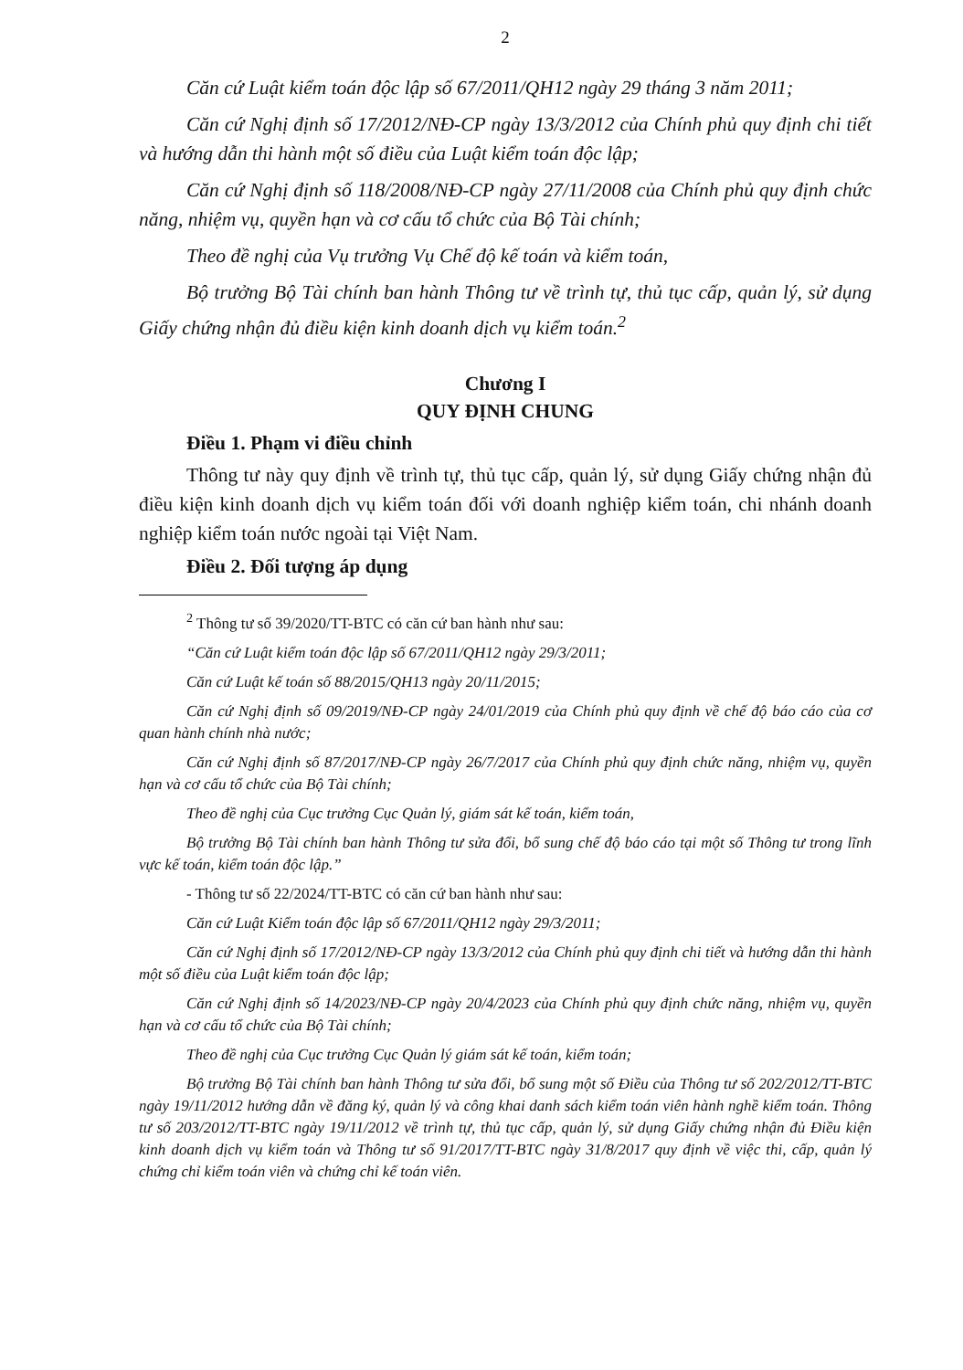2
Căn cứ Luật kiểm toán độc lập số 67/2011/QH12 ngày 29 tháng 3 năm 2011;
Căn cứ Nghị định số 17/2012/NĐ-CP ngày 13/3/2012 của Chính phủ quy định chi tiết và hướng dẫn thi hành một số điều của Luật kiểm toán độc lập;
Căn cứ Nghị định số 118/2008/NĐ-CP ngày 27/11/2008 của Chính phủ quy định chức năng, nhiệm vụ, quyền hạn và cơ cấu tổ chức của Bộ Tài chính;
Theo đề nghị của Vụ trưởng Vụ Chế độ kế toán và kiểm toán,
Bộ trưởng Bộ Tài chính ban hành Thông tư về trình tự, thủ tục cấp, quản lý, sử dụng Giấy chứng nhận đủ điều kiện kinh doanh dịch vụ kiểm toán.<sup>2</sup>
Chương I
QUY ĐỊNH CHUNG
Điều 1. Phạm vi điều chỉnh
Thông tư này quy định về trình tự, thủ tục cấp, quản lý, sử dụng Giấy chứng nhận đủ điều kiện kinh doanh dịch vụ kiểm toán đối với doanh nghiệp kiểm toán, chi nhánh doanh nghiệp kiểm toán nước ngoài tại Việt Nam.
Điều 2. Đối tượng áp dụng
<sup>2</sup> Thông tư số 39/2020/TT-BTC có căn cứ ban hành như sau:
“Căn cứ Luật kiểm toán độc lập số 67/2011/QH12 ngày 29/3/2011;
Căn cứ Luật kế toán số 88/2015/QH13 ngày 20/11/2015;
Căn cứ Nghị định số 09/2019/NĐ-CP ngày 24/01/2019 của Chính phủ quy định về chế độ báo cáo của cơ quan hành chính nhà nước;
Căn cứ Nghị định số 87/2017/NĐ-CP ngày 26/7/2017 của Chính phủ quy định chức năng, nhiệm vụ, quyền hạn và cơ cấu tổ chức của Bộ Tài chính;
Theo đề nghị của Cục trưởng Cục Quản lý, giám sát kế toán, kiểm toán,
Bộ trưởng Bộ Tài chính ban hành Thông tư sửa đổi, bổ sung chế độ báo cáo tại một số Thông tư trong lĩnh vực kế toán, kiểm toán độc lập.”
- Thông tư số 22/2024/TT-BTC có căn cứ ban hành như sau:
Căn cứ Luật Kiểm toán độc lập số 67/2011/QH12 ngày 29/3/2011;
Căn cứ Nghị định số 17/2012/NĐ-CP ngày 13/3/2012 của Chính phủ quy định chi tiết và hướng dẫn thi hành một số điều của Luật kiểm toán độc lập;
Căn cứ Nghị định số 14/2023/NĐ-CP ngày 20/4/2023 của Chính phủ quy định chức năng, nhiệm vụ, quyền hạn và cơ cấu tổ chức của Bộ Tài chính;
Theo đề nghị của Cục trưởng Cục Quản lý giám sát kế toán, kiểm toán;
Bộ trưởng Bộ Tài chính ban hành Thông tư sửa đổi, bổ sung một số Điều của Thông tư số 202/2012/TT-BTC ngày 19/11/2012 hướng dẫn về đăng ký, quản lý và công khai danh sách kiểm toán viên hành nghề kiểm toán. Thông tư số 203/2012/TT-BTC ngày 19/11/2012 về trình tự, thủ tục cấp, quản lý, sử dụng Giấy chứng nhận đủ Điều kiện kinh doanh dịch vụ kiểm toán và Thông tư số 91/2017/TT-BTC ngày 31/8/2017 quy định về việc thi, cấp, quản lý chứng chỉ kiểm toán viên và chứng chỉ kế toán viên.